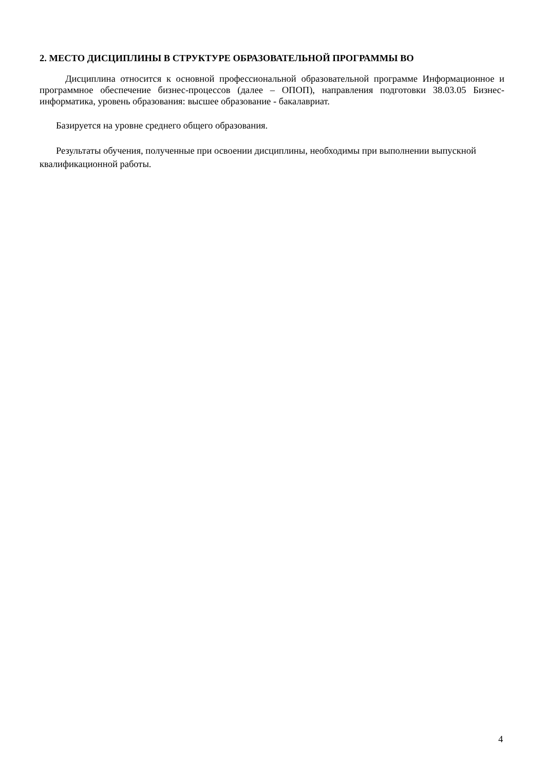2. МЕСТО ДИСЦИПЛИНЫ В СТРУКТУРЕ ОБРАЗОВАТЕЛЬНОЙ ПРОГРАММЫ ВО
Дисциплина относится к основной профессиональной образовательной программе Информационное и программное обеспечение бизнес-процессов (далее – ОПОП), направления подготовки 38.03.05 Бизнес-информатика, уровень образования: высшее образование - бакалавриат.
Базируется на уровне среднего общего образования.
Результаты обучения, полученные при освоении дисциплины, необходимы при выполнении выпускной квалификационной работы.
4